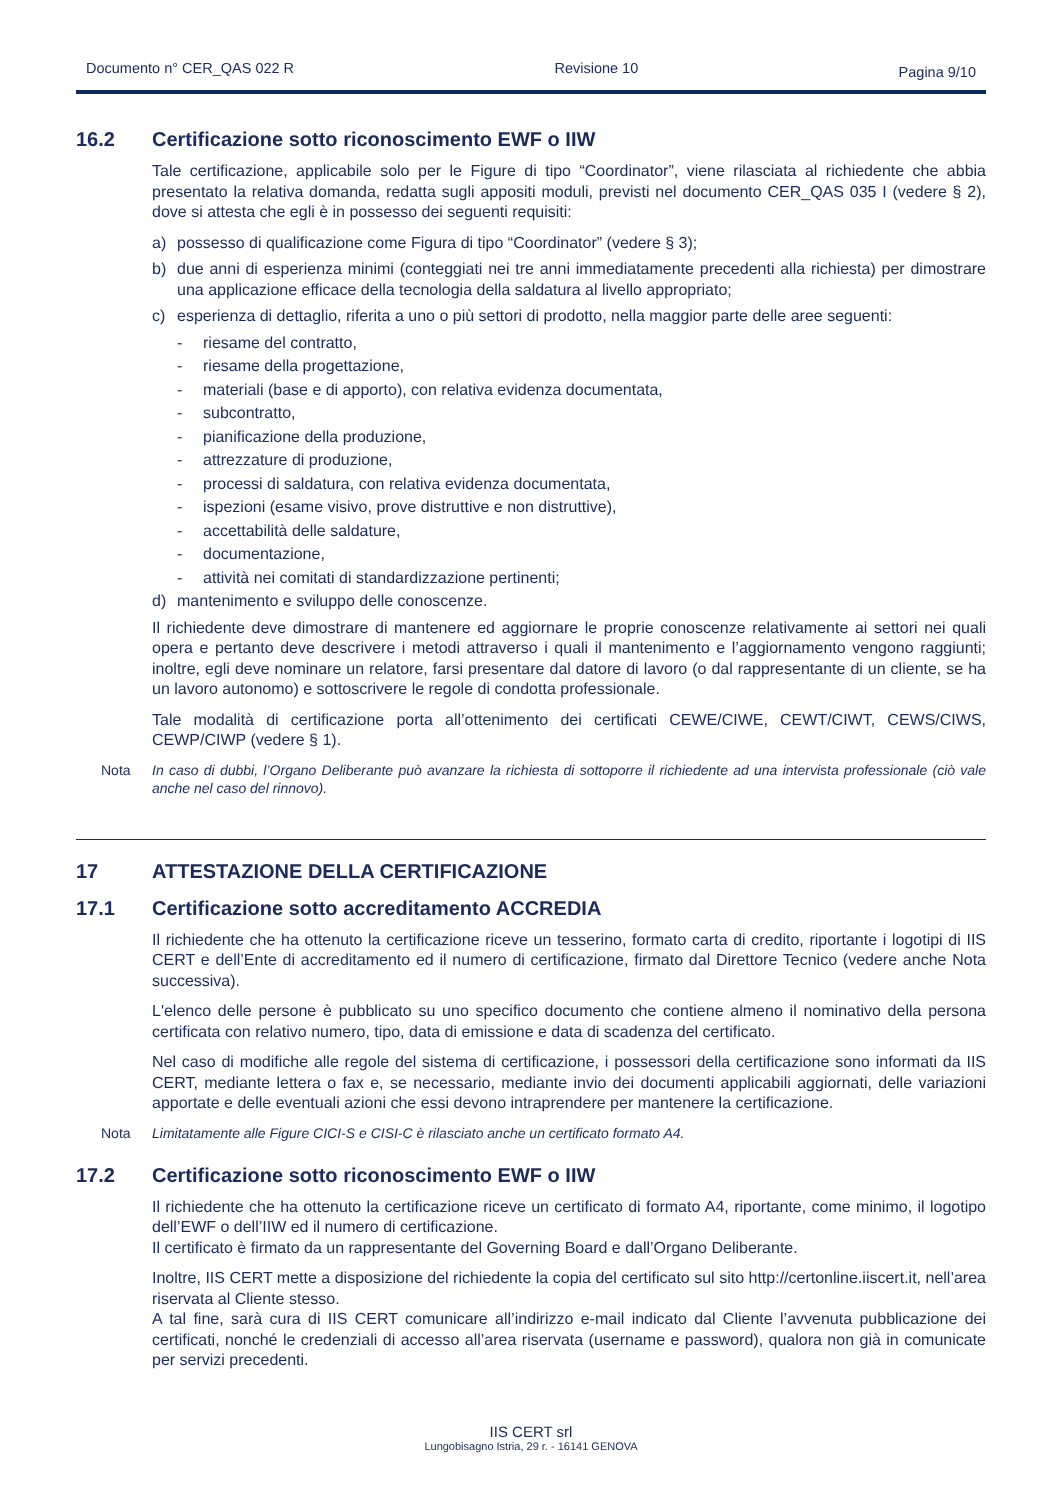Documento n° CER_QAS 022 R Revisione 10 Pagina 9/10
16.2 Certificazione sotto riconoscimento EWF o IIW
Tale certificazione, applicabile solo per le Figure di tipo “Coordinator”, viene rilasciata al richiedente che abbia presentato la relativa domanda, redatta sugli appositi moduli, previsti nel documento CER_QAS 035 I (vedere § 2), dove si attesta che egli è in possesso dei seguenti requisiti:
a) possesso di qualificazione come Figura di tipo “Coordinator” (vedere § 3);
b) due anni di esperienza minimi (conteggiati nei tre anni immediatamente precedenti alla richiesta) per dimostrare una applicazione efficace della tecnologia della saldatura al livello appropriato;
c) esperienza di dettaglio, riferita a uno o più settori di prodotto, nella maggior parte delle aree seguenti:
- riesame del contratto,
- riesame della progettazione,
- materiali (base e di apporto), con relativa evidenza documentata,
- subcontratto,
- pianificazione della produzione,
- attrezzature di produzione,
- processi di saldatura, con relativa evidenza documentata,
- ispezioni (esame visivo, prove distruttive e non distruttive),
- accettabilità delle saldature,
- documentazione,
- attività nei comitati di standardizzazione pertinenti;
d) mantenimento e sviluppo delle conoscenze.
Il richiedente deve dimostrare di mantenere ed aggiornare le proprie conoscenze relativamente ai settori nei quali opera e pertanto deve descrivere i metodi attraverso i quali il mantenimento e l’aggiornamento vengono raggiunti; inoltre, egli deve nominare un relatore, farsi presentare dal datore di lavoro (o dal rappresentante di un cliente, se ha un lavoro autonomo) e sottoscrivere le regole di condotta professionale.
Tale modalità di certificazione porta all’ottenimento dei certificati CEWE/CIWE, CEWT/CIWT, CEWS/CIWS, CEWP/CIWP (vedere § 1).
Nota In caso di dubbi, l’Organo Deliberante può avanzare la richiesta di sottoporre il richiedente ad una intervista professionale (ciò vale anche nel caso del rinnovo).
17 ATTESTAZIONE DELLA CERTIFICAZIONE
17.1 Certificazione sotto accreditamento ACCREDIA
Il richiedente che ha ottenuto la certificazione riceve un tesserino, formato carta di credito, riportante i logotipi di IIS CERT e dell’Ente di accreditamento ed il numero di certificazione, firmato dal Direttore Tecnico (vedere anche Nota successiva).
L'elenco delle persone è pubblicato su uno specifico documento che contiene almeno il nominativo della persona certificata con relativo numero, tipo, data di emissione e data di scadenza del certificato.
Nel caso di modifiche alle regole del sistema di certificazione, i possessori della certificazione sono informati da IIS CERT, mediante lettera o fax e, se necessario, mediante invio dei documenti applicabili aggiornati, delle variazioni apportate e delle eventuali azioni che essi devono intraprendere per mantenere la certificazione.
Nota Limitatamente alle Figure CICI-S e CISI-C è rilasciato anche un certificato formato A4.
17.2 Certificazione sotto riconoscimento EWF o IIW
Il richiedente che ha ottenuto la certificazione riceve un certificato di formato A4, riportante, come minimo, il logotipo dell’EWF o dell’IIW ed il numero di certificazione.
Il certificato è firmato da un rappresentante del Governing Board e dall’Organo Deliberante.
Inoltre, IIS CERT mette a disposizione del richiedente la copia del certificato sul sito http://certonline.iiscert.it, nell’area riservata al Cliente stesso.
A tal fine, sarà cura di IIS CERT comunicare all’indirizzo e-mail indicato dal Cliente l’avvenuta pubblicazione dei certificati, nonché le credenziali di accesso all’area riservata (username e password), qualora non già in comunicate per servizi precedenti.
IIS CERT srl
Lungobisagno Istria, 29 r. - 16141 GENOVA